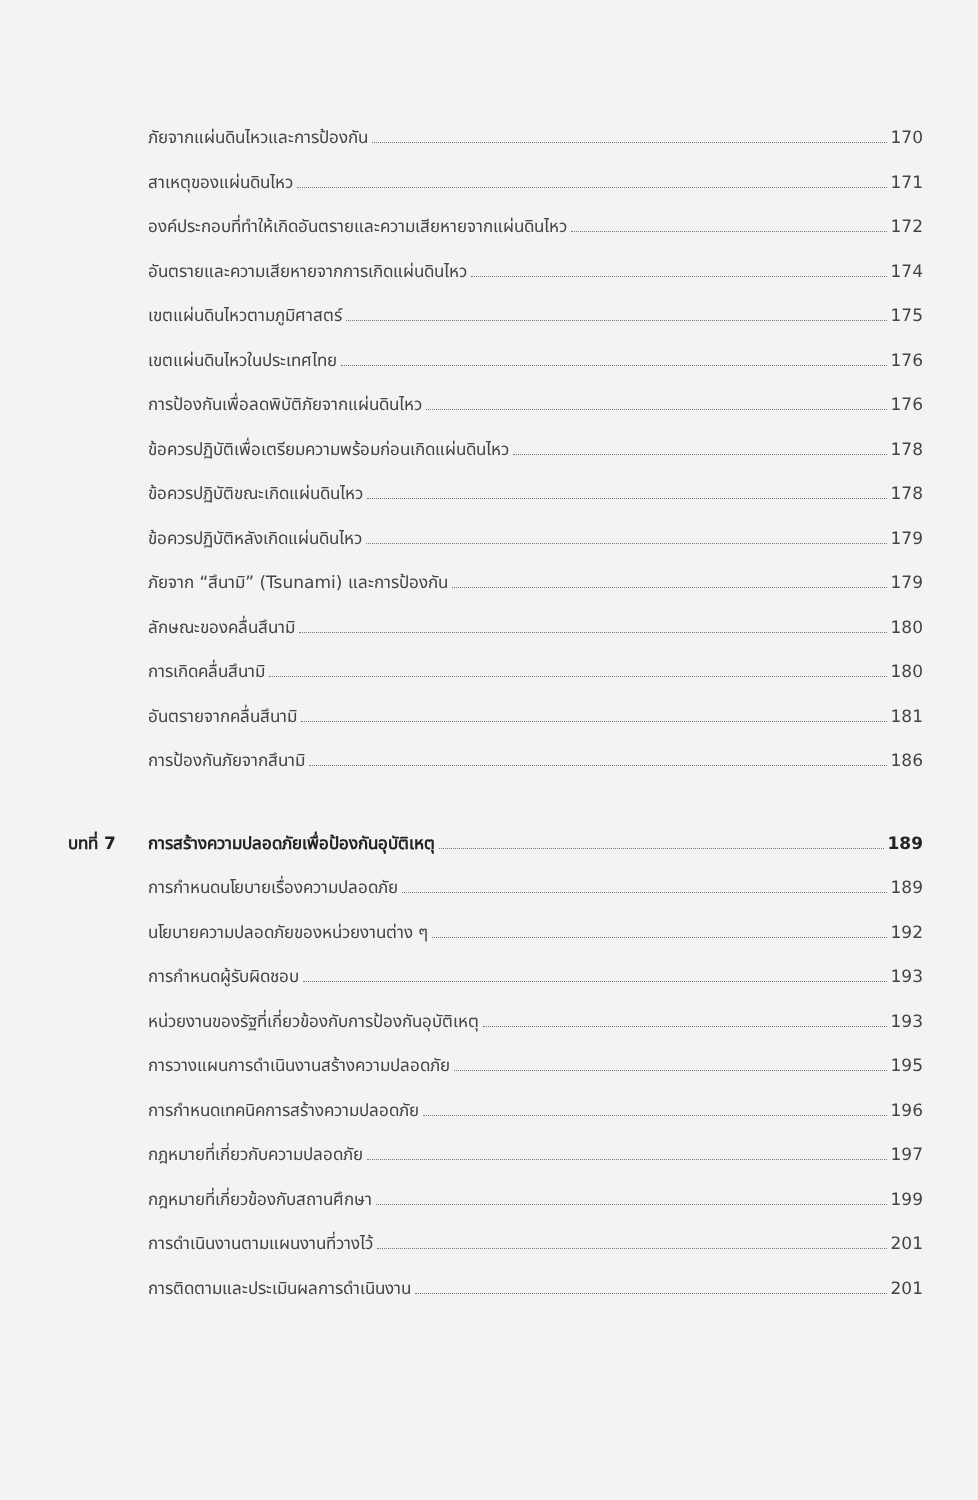ภัยจากแผ่นดินไหวและการป้องกัน 170
สาเหตุของแผ่นดินไหว 171
องค์ประกอบที่ทำให้เกิดอันตรายและความเสียหายจากแผ่นดินไหว 172
อันตรายและความเสียหายจากการเกิดแผ่นดินไหว 174
เขตแผ่นดินไหวตามภูมิศาสตร์ 175
เขตแผ่นดินไหวในประเทศไทย 176
การป้องกันเพื่อลดพิบัติภัยจากแผ่นดินไหว 176
ข้อควรปฏิบัติเพื่อเตรียมความพร้อมก่อนเกิดแผ่นดินไหว 178
ข้อควรปฏิบัติขณะเกิดแผ่นดินไหว 178
ข้อควรปฏิบัติหลังเกิดแผ่นดินไหว 179
ภัยจาก “สึนามิ” (Tsunami) และการป้องกัน 179
ลักษณะของคลื่นสึนามิ 180
การเกิดคลื่นสึนามิ 180
อันตรายจากคลื่นสึนามิ 181
การป้องกันภัยจากสึนามิ 186
บทที่ 7 การสร้างความปลอดภัยเพื่อป้องกันอุบัติเหตุ 189
การกำหนดนโยบายเรื่องความปลอดภัย 189
นโยบายความปลอดภัยของหน่วยงานต่าง ๆ 192
การกำหนดผู้รับผิดชอบ 193
หน่วยงานของรัฐที่เกี่ยวข้องกับการป้องกันอุบัติเหตุ 193
การวางแผนการดำเนินงานสร้างความปลอดภัย 195
การกำหนดเทคนิคการสร้างความปลอดภัย 196
กฎหมายที่เกี่ยวกับความปลอดภัย 197
กฎหมายที่เกี่ยวข้องกับสถานศึกษา 199
การดำเนินงานตามแผนงานที่วางไว้ 201
การติดตามและประเมินผลการดำเนินงาน 201